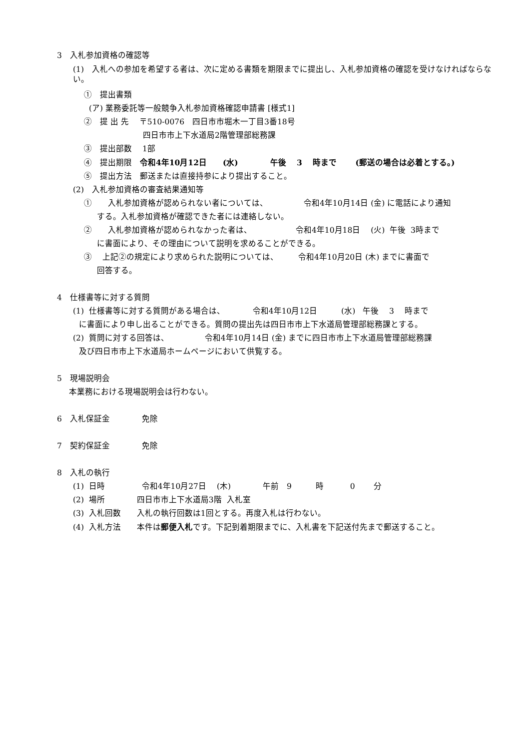3　入札参加資格の確認等
(1)　入札への参加を希望する者は、次に定める書類を期限までに提出し、入札参加資格の確認を受けなければならない。
①　提出書類
(ア) 業務委託等一般競争入札参加資格確認申請書 [様式1]
②　提 出 先　 〒510-0076　四日市市堀木一丁目3番18号
四日市市上下水道局2階管理部総務課
③　提出部数　 1部
④　提出期限　令和4年10月12日　　(水)　　　　午後　 3　 時まで　　 (郵送の場合は必着とする。)
⑤　提出方法　郵送または直接持参により提出すること。
(2)　入札参加資格の審査結果通知等
①　　入札参加資格が認められない者については、　　　　　令和4年10月14日 (金) に電話により通知
する。入札参加資格が確認できた者には連絡しない。
②　　入札参加資格が認められなかった者は、　　　　　　令和4年10月18日　 (火) 午後 3時まで
に書面により、その理由について説明を求めることができる。
③　 上記②の規定により求められた説明については、　　　令和4年10月20日 (木) までに書面で
回答する。
4　仕様書等に対する質問
(1) 仕様書等に対する質問がある場合は、　　　　令和4年10月12日　　　(水) 午後　 3　 時まで
に書面により申し出ることができる。質問の提出先は四日市市上下水道局管理部総務課とする。
(2) 質問に対する回答は、　　　　　令和4年10月14日 (金) までに四日市市上下水道局管理部総務課
及び四日市市上下水道局ホームページにおいて供覧する。
5　現場説明会
本業務における現場説明会は行わない。
6　入札保証金　　　　免除
7　契約保証金　　　　免除
8　入札の執行
(1) 日時　　　　 令和4年10月27日　 (木)　　　　午前　9　　　時　　　 0　　 分
(2) 場所　　　　四日市市上下水道局3階 入札室
(3) 入札回数　　入札の執行回数は1回とする。再度入札は行わない。
(4) 入札方法　　本件は郵便入札です。下記到着期限までに、入札書を下記送付先まで郵送すること。